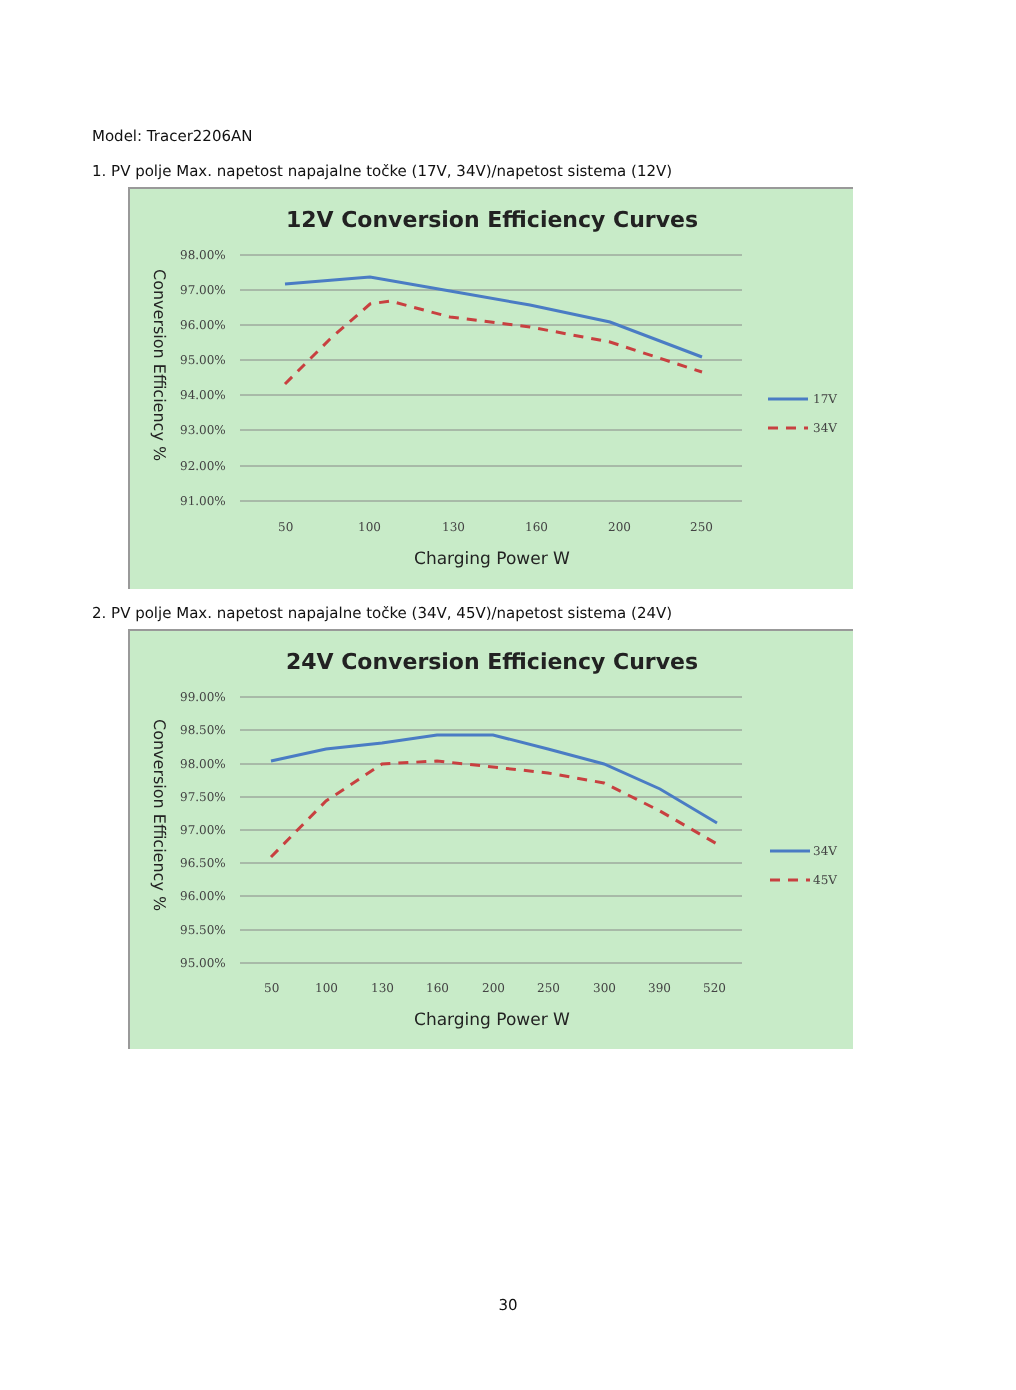Model: Tracer2206AN
1. PV polje Max. napetost napajalne točke (17V, 34V)/napetost sistema (12V)
12V Conversion Efficiency Curves
98.00%
97.00%
96.00%
95.00%
94.00%
93.00%
92.00%
91.00%
50
100
130
160
200
250
Charging Power W
Conversion Efficiency %
17V
34V
2. PV polje Max. napetost napajalne točke (34V, 45V)/napetost sistema (24V)
24V Conversion Efficiency Curves
99.00%
98.50%
98.00%
97.50%
97.00%
96.50%
96.00%
95.50%
95.00%
50
100
130
160
200
250
300
390
520
Charging Power W
Conversion Efficiency %
34V
45V
30